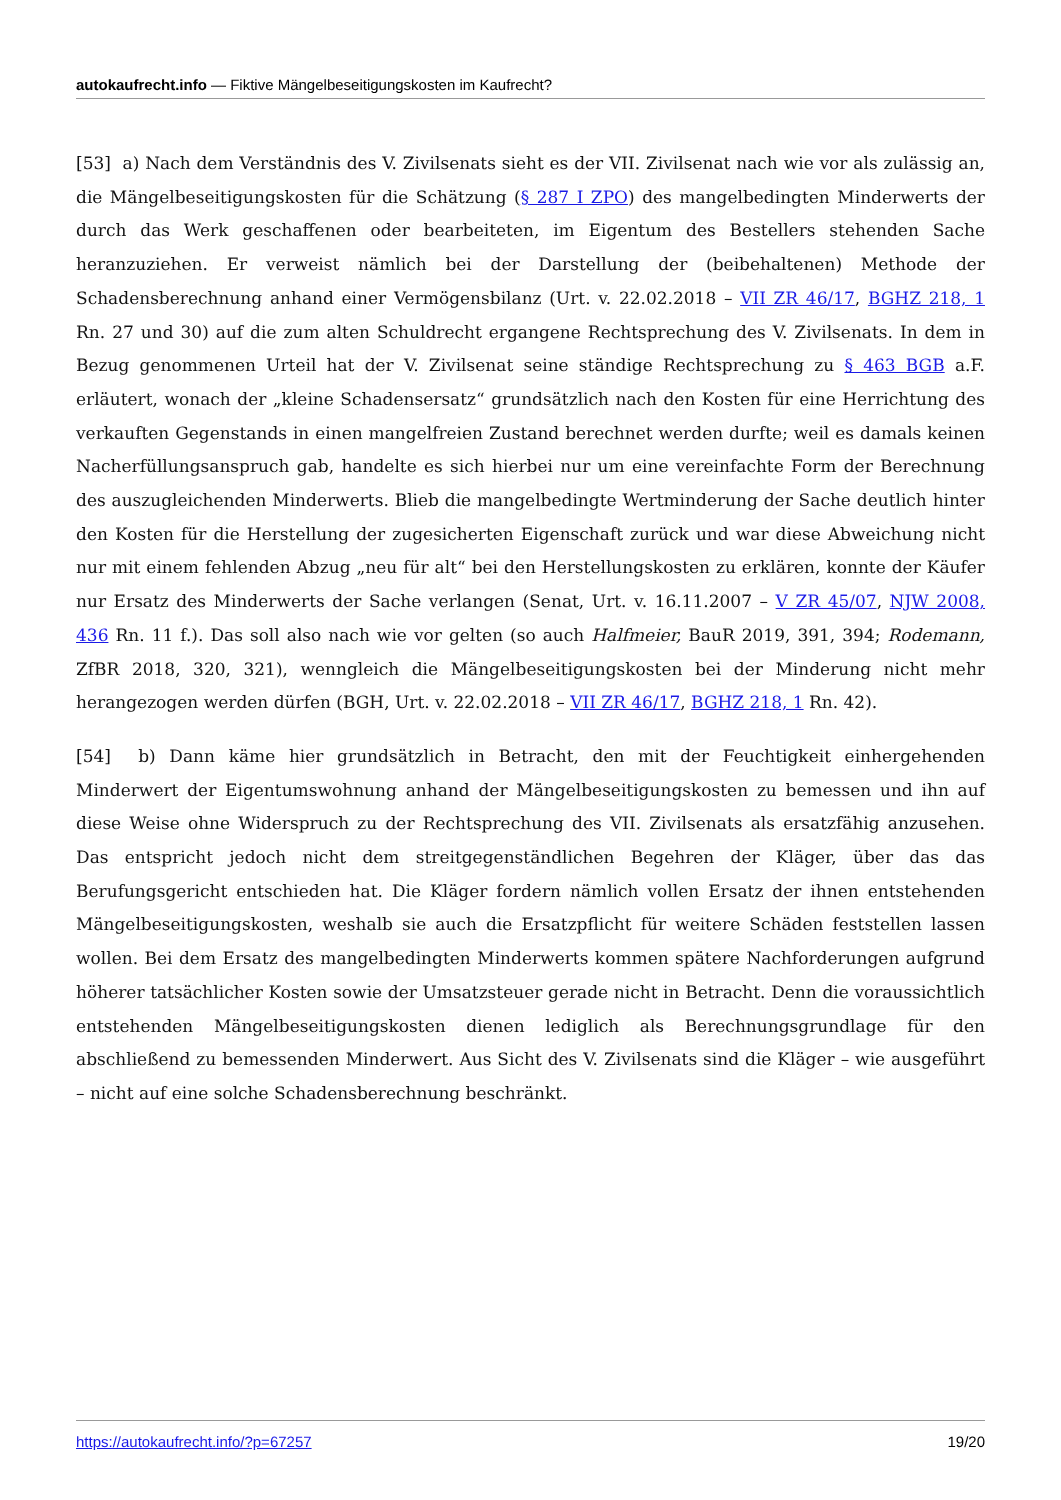autokaufrecht.info — Fiktive Mängelbeseitigungskosten im Kaufrecht?
[53] a) Nach dem Verständnis des V. Zivilsenats sieht es der VII. Zivilsenat nach wie vor als zulässig an, die Mängelbeseitigungskosten für die Schätzung (§ 287 I ZPO) des mangelbedingten Minderwerts der durch das Werk geschaffenen oder bearbeiteten, im Eigentum des Bestellers stehenden Sache heranzuziehen. Er verweist nämlich bei der Darstellung der (beibehaltenen) Methode der Schadensberechnung anhand einer Vermögensbilanz (Urt. v. 22.02.2018 – VII ZR 46/17, BGHZ 218, 1 Rn. 27 und 30) auf die zum alten Schuldrecht ergangene Rechtsprechung des V. Zivilsenats. In dem in Bezug genommenen Urteil hat der V. Zivilsenat seine ständige Rechtsprechung zu § 463 BGB a.F. erläutert, wonach der „kleine Schadensersatz“ grundsätzlich nach den Kosten für eine Herrichtung des verkauften Gegenstands in einen mangelfreien Zustand berechnet werden durfte; weil es damals keinen Nacherfüllungsanspruch gab, handelte es sich hierbei nur um eine vereinfachte Form der Berechnung des auszugleichenden Minderwerts. Blieb die mangelbedingte Wertminderung der Sache deutlich hinter den Kosten für die Herstellung der zugesicherten Eigenschaft zurück und war diese Abweichung nicht nur mit einem fehlenden Abzug „neu für alt“ bei den Herstellungskosten zu erklären, konnte der Käufer nur Ersatz des Minderwerts der Sache verlangen (Senat, Urt. v. 16.11.2007 – V ZR 45/07, NJW 2008, 436 Rn. 11 f.). Das soll also nach wie vor gelten (so auch Halfmeier, BauR 2019, 391, 394; Rodemann, ZfBR 2018, 320, 321), wenngleich die Mängelbeseitigungskosten bei der Minderung nicht mehr herangezogen werden dürfen (BGH, Urt. v. 22.02.2018 – VII ZR 46/17, BGHZ 218, 1 Rn. 42).
[54] b) Dann käme hier grundsätzlich in Betracht, den mit der Feuchtigkeit einhergehenden Minderwert der Eigentumswohnung anhand der Mängelbeseitigungskosten zu bemessen und ihn auf diese Weise ohne Widerspruch zu der Rechtsprechung des VII. Zivilsenats als ersatzfähig anzusehen. Das entspricht jedoch nicht dem streitgegenständlichen Begehren der Kläger, über das das Berufungsgericht entschieden hat. Die Kläger fordern nämlich vollen Ersatz der ihnen entstehenden Mängelbeseitigungskosten, weshalb sie auch die Ersatzpflicht für weitere Schäden feststellen lassen wollen. Bei dem Ersatz des mangelbedingten Minderwerts kommen spätere Nachforderungen aufgrund höherer tatsächlicher Kosten sowie der Umsatzsteuer gerade nicht in Betracht. Denn die voraussichtlich entstehenden Mängelbeseitigungskosten dienen lediglich als Berechnungsgrundlage für den abschließend zu bemessenden Minderwert. Aus Sicht des V. Zivilsenats sind die Kläger – wie ausgeführt – nicht auf eine solche Schadensberechnung beschränkt.
https://autokaufrecht.info/?p=67257 19/20